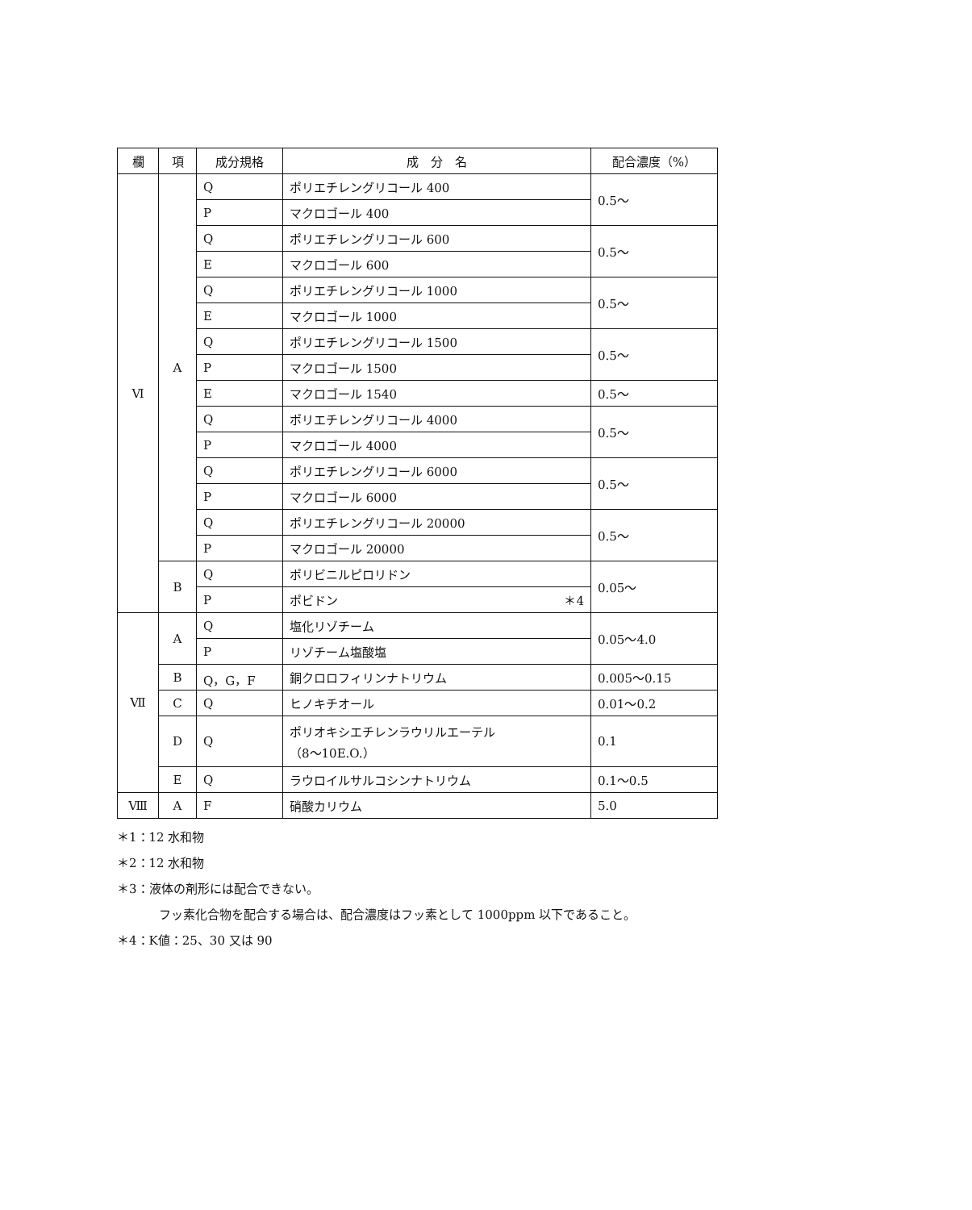| 欄 | 項 | 成分規格 | 成 分 名 | 配合濃度（%） |
| --- | --- | --- | --- | --- |
| Ⅵ | A | Q | ポリエチレングリコール 400 | 0.5～ |
| | | P | マクロゴール 400 | |
| | | Q | ポリエチレングリコール 600 | 0.5～ |
| | | E | マクロゴール 600 | |
| | | Q | ポリエチレングリコール 1000 | 0.5～ |
| | | E | マクロゴール 1000 | |
| | | Q | ポリエチレングリコール 1500 | 0.5～ |
| | | P | マクロゴール 1500 | |
| | | E | マクロゴール 1540 | 0.5～ |
| | | Q | ポリエチレングリコール 4000 | 0.5～ |
| | | P | マクロゴール 4000 | |
| | | Q | ポリエチレングリコール 6000 | 0.5～ |
| | | P | マクロゴール 6000 | |
| | | Q | ポリエチレングリコール 20000 | 0.5～ |
| | | P | マクロゴール 20000 | |
| | B | Q | ポリビニルピロリドン | 0.05～ |
| | | P | ポビドン ＊4 | |
| Ⅶ | A | Q | 塩化リゾチーム | 0.05～4.0 |
| | | P | リゾチーム塩酸塩 | |
| | B | Q，G，F | 銅クロロフィリンナトリウム | 0.005～0.15 |
| | C | Q | ヒノキチオール | 0.01～0.2 |
| | D | Q | ポリオキシエチレンラウリルエーテル （8～10E.O.） | 0.1 |
| | E | Q | ラウロイルサルコシンナトリウム | 0.1～0.5 |
| Ⅷ | A | F | 硝酸カリウム | 5.0 |
＊1：12 水和物
＊2：12 水和物
＊3：液体の剤形には配合できない。
フッ素化合物を配合する場合は、配合濃度はフッ素として 1000ppm 以下であること。
＊4：K値：25、30 又は 90